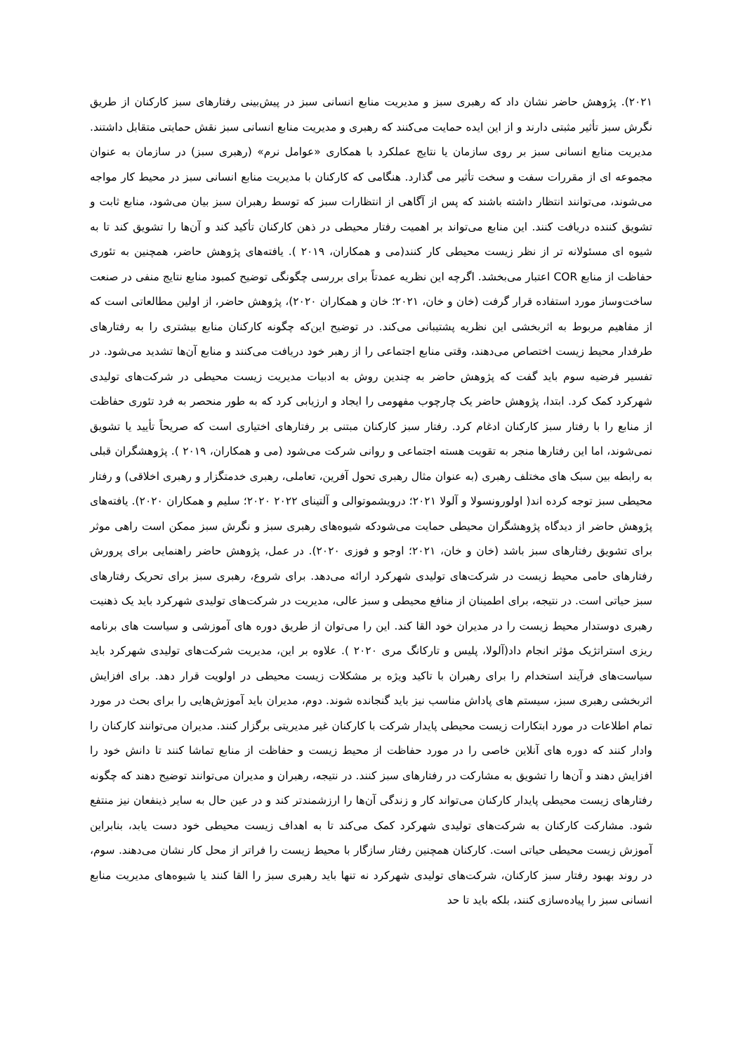۲۰۲۱). پژوهش حاضر نشان داد که رهبری سبز و مدیریت منابع انسانی سبز در پیش‌بینی رفتارهای سبز کارکنان از طریق نگرش سبز تأثیر مثبتی دارند و از این ایده حمایت می‌کنند که رهبری و مدیریت منابع انسانی سبز نقش حمایتی متقابل داشتند. مدیریت منابع انسانی سبز بر روی سازمان یا نتایج عملکرد با همکاری «عوامل نرم» (رهبری سبز) در سازمان به عنوان مجموعه ای از مقررات سفت و سخت تأثیر می گذارد. هنگامی که کارکنان با مدیریت منابع انسانی سبز در محیط کار مواجه می‌شوند، می‌توانند انتظار داشته باشند که پس از آگاهی از انتظارات سبز که توسط رهبران سبز بیان می‌شود، منابع ثابت و تشویق کننده دریافت کنند. این منابع می‌تواند بر اهمیت رفتار محیطی در ذهن کارکنان تأکید کند و آن‌ها را تشویق کند تا به شیوه ای مسئولانه تر از نظر زیست محیطی کار کنند(می و همکاران، ۲۰۱۹ ). یافته‌های پژوهش حاضر، همچنین به تئوری حفاظت از منابع COR اعتبار می‌بخشد. اگرچه این نظریه عمدتاً برای بررسی چگونگی توضیح کمبود منابع نتایج منفی در صنعت ساخت‌وساز مورد استفاده قرار گرفت (خان و خان، ۲۰۲۱؛ خان و همکاران ۲۰۲۰)، پژوهش حاضر، از اولین مطالعاتی است که از مفاهیم مربوط به اثربخشی این نظریه پشتیبانی می‌کند. در توضیح این‌که چگونه کارکنان منابع بیشتری را به رفتارهای طرفدار محیط زیست اختصاص می‌دهند، وقتی منابع اجتماعی را از رهبر خود دریافت می‌کنند و منابع آن‌ها تشدید می‌شود. در تفسیر فرضیه سوم باید گفت که پژوهش حاضر به چندین روش به ادبیات مدیریت زیست محیطی در شرکت‌های تولیدی شهرکرد کمک کرد. ابتدا، پژوهش حاضر یک چارچوب مفهومی را ایجاد و ارزیابی کرد که به طور منحصر به فرد تئوری حفاظت از منابع را با رفتار سبز کارکنان ادغام کرد. رفتار سبز کارکنان مبتنی بر رفتارهای اختیاری است که صریحاً تأیید یا تشویق نمی‌شوند، اما این رفتارها منجر به تقویت هسته اجتماعی و روانی شرکت می‌شود (می و همکاران، ۲۰۱۹ ). پژوهشگران قبلی به رابطه بین سبک های مختلف رهبری (به عنوان مثال رهبری تحول آفرین، تعاملی، رهبری خدمتگزار و رهبری اخلاقی) و رفتار محیطی سبز توجه کرده اند( اولورونسولا و آلولا ۲۰۲۱؛ درویشموتوالی و آلتینای ۲۰۲۲ ۲۰۲۰؛ سلیم و همکاران ۲۰۲۰). یافته‌های پژوهش حاضر از دیدگاه پژوهشگران محیطی حمایت می‌شودکه شیوه‌های رهبری سبز و نگرش سبز ممکن است راهی موثر برای تشویق رفتارهای سبز باشد (خان و خان، ۲۰۲۱؛ اوجو و فوزی ۲۰۲۰). در عمل، پژوهش حاضر راهنمایی برای پرورش رفتارهای حامی محیط زیست در شرکت‌های تولیدی شهرکرد ارائه می‌دهد. برای شروع، رهبری سبز برای تحریک رفتارهای سبز حیاتی است. در نتیجه، برای اطمینان از منافع محیطی و سبز عالی، مدیریت در شرکت‌های تولیدی شهرکرد باید یک ذهنیت رهبری دوستدار محیط زیست را در مدیران خود القا کند. این را می‌توان از طریق دوره های آموزشی و سیاست های برنامه ریزی استراتژیک مؤثر انجام داد(آلولا، پلیس و تارکانگ مری ۲۰۲۰ ). علاوه بر این، مدیریت شرکت‌های تولیدی شهرکرد باید سیاست‌های فرآیند استخدام را برای رهبران با تاکید ویژه بر مشکلات زیست محیطی در اولویت قرار دهد. برای افزایش اثربخشی رهبری سبز، سیستم های پاداش مناسب نیز باید گنجانده شوند. دوم، مدیران باید آموزش‌هایی را برای بحث در مورد تمام اطلاعات در مورد ابتکارات زیست محیطی پایدار شرکت با کارکنان غیر مدیریتی برگزار کنند. مدیران می‌توانند کارکنان را وادار کنند که دوره های آنلاین خاصی را در مورد حفاظت از محیط زیست و حفاظت از منابع تماشا کنند تا دانش خود را افزایش دهند و آن‌ها را تشویق به مشارکت در رفتارهای سبز کنند. در نتیجه، رهبران و مدیران می‌توانند توضیح دهند که چگونه رفتارهای زیست محیطی پایدار کارکنان می‌تواند کار و زندگی آن‌ها را ارزشمندتر کند و در عین حال به سایر ذینفعان نیز منتفع شود. مشارکت کارکنان به شرکت‌های تولیدی شهرکرد کمک می‌کند تا به اهداف زیست محیطی خود دست یابد، بنابراین آموزش زیست محیطی حیاتی است. کارکنان همچنین رفتار سازگار با محیط زیست را فراتر از محل کار نشان می‌دهند. سوم، در روند بهبود رفتار سبز کارکنان، شرکت‌های تولیدی شهرکرد نه تنها باید رهبری سبز را القا کنند یا شیوه‌های مدیریت منابع انسانی سبز را پیاده‌سازی کنند، بلکه باید تا حد